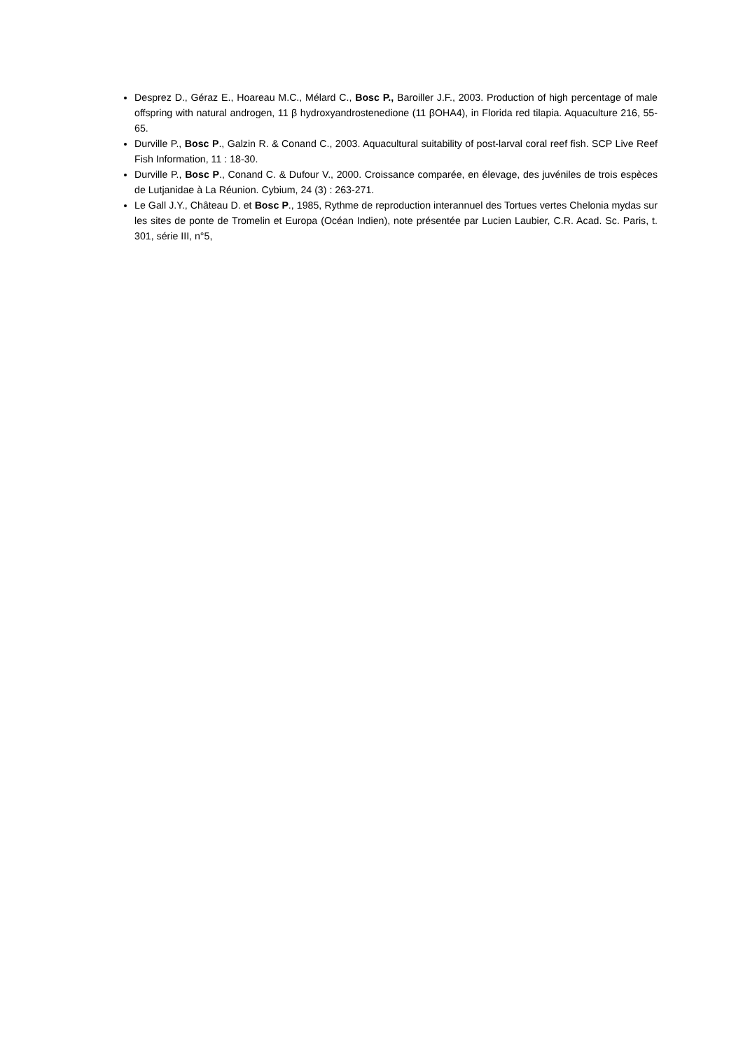Desprez D., Géraz E., Hoareau M.C., Mélard C., Bosc P., Baroiller J.F., 2003. Production of high percentage of male offspring with natural androgen, 11 β hydroxyandrostenedione (11 βOHA4), in Florida red tilapia. Aquaculture 216, 55-65.
Durville P., Bosc P., Galzin R. & Conand C., 2003. Aquacultural suitability of post-larval coral reef fish. SCP Live Reef Fish Information, 11 : 18-30.
Durville P., Bosc P., Conand C. & Dufour V., 2000. Croissance comparée, en élevage, des juvéniles de trois espèces de Lutjanidae à La Réunion. Cybium, 24 (3) : 263-271.
Le Gall J.Y., Château D. et Bosc P., 1985, Rythme de reproduction interannuel des Tortues vertes Chelonia mydas sur les sites de ponte de Tromelin et Europa (Océan Indien), note présentée par Lucien Laubier, C.R. Acad. Sc. Paris, t. 301, série III, n°5,